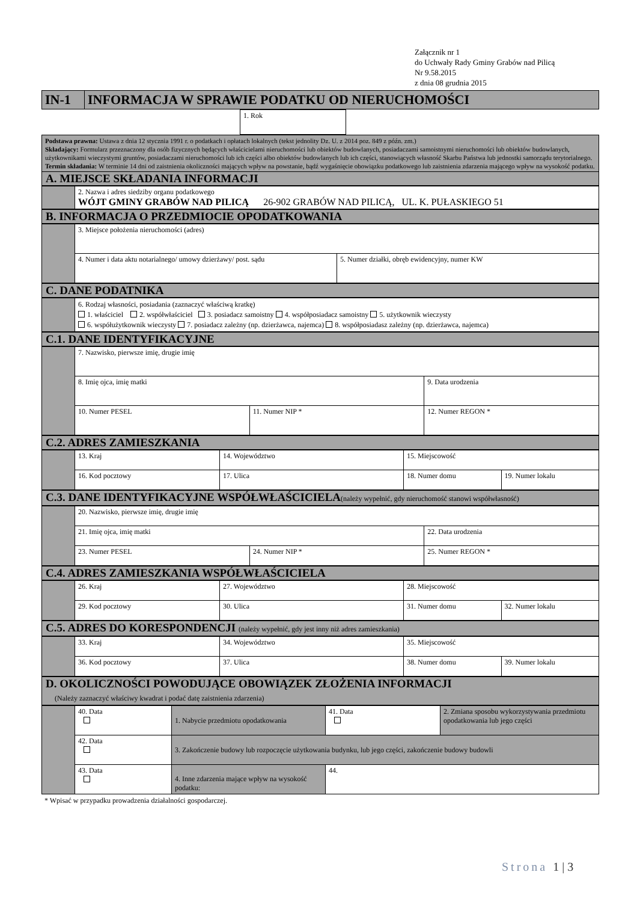Załącznik nr 1
do Uchwały Rady Gminy Grabów nad Pilicą
Nr 9.58.2015
z dnia 08 grudnia 2015
| IN-1 | INFORMACJA W SPRAWIE PODATKU OD NIERUCHOMOŚCI |
| | 1. Rok | |
| Podstawa prawna: Ustawa z dnia 12 stycznia 1991 r. o podatkach i opłatach lokalnych (tekst jednolity Dz. U. z 2014 poz. 849 z późn. zm.) Składający: Formularz przeznaczony dla osób fizycznych będących właścicielami nieruchomości lub obiektów budowlanych, posiadaczami samoistnymi nieruchomości lub obiektów budowlanych, użytkownikami wieczystymi gruntów, posiadaczami nieruchomości lub ich części albo obiektów budowlanych lub ich części, stanowiących własność Skarbu Państwa lub jednostki samorządu terytorialnego. Termin składania: W terminie 14 dni od zaistnienia okoliczności mających wpływ na powstanie, bądź wygaśnięcie obowiązku podatkowego lub zaistnienia zdarzenia mającego wpływ na wysokość podatku. |
| A. MIEJSCE SKŁADANIA INFORMACJI |
| | 2. Nazwa i adres siedziby organu podatkowego WÓJT GMINY GRABÓW NAD PILICĄ 26-902 GRABÓW NAD PILICĄ, UL. K. PUŁASKIEGO 51 |
| B. INFORMACJA O PRZEDMIOCIE OPODATKOWANIA |
| | 3. Miejsce położenia nieruchomości (adres) | |
| | 4. Numer i data aktu notarialnego/ umowy dzierżawy/ post. sądu | 5. Numer działki, obręb ewidencyjny, numer KW |
| C. DANE PODATNIKA |
| | 6. Rodzaj własności, posiadania (zaznaczyć właściwą kratkę) 1. właściciel 2. współwłaściciel 3. posiadacz samoistny 4. współposiadacz samoistny 5. użytkownik wieczysty 6. współużytkownik wieczysty 7. posiadacz zależny (np. dzierżawca, najemca) 8. współposiadasz zależny (np. dzierżawca, najemca) |
| C.1. DANE IDENTYFIKACYJNE |
| | 7. Nazwisko, pierwsze imię, drugie imię | | |
| | 8. Imię ojca, imię matki | | 9. Data urodzenia |
| | 10. Numer PESEL | 11. Numer NIP * | 12. Numer REGON * |
| C.2. ADRES ZAMIESZKANIA |
| | 13. Kraj | 14. Województwo | 15. Miejscowość | |
| | 16. Kod pocztowy | 17. Ulica | 18. Numer domu | 19. Numer lokalu |
| C.3. DANE IDENTYFIKACYJNE WSPÓŁWŁAŚCICIELA (należy wypełnić, gdy nieruchomość stanowi współwłasność) |
| | 20. Nazwisko, pierwsze imię, drugie imię | | |
| | 21. Imię ojca, imię matki | | 22. Data urodzenia |
| | 23. Numer PESEL | 24. Numer NIP * | 25. Numer REGON * |
| C.4. ADRES ZAMIESZKANIA WSPÓŁWŁAŚCICIELA |
| | 26. Kraj | 27. Województwo | 28. Miejscowość | |
| | 29. Kod pocztowy | 30. Ulica | 31. Numer domu | 32. Numer lokalu |
| C.5. ADRES DO KORESPONDENCJI (należy wypełnić, gdy jest inny niż adres zamieszkania) |
| | 33. Kraj | 34. Województwo | 35. Miejscowość | |
| | 36. Kod pocztowy | 37. Ulica | 38. Numer domu | 39. Numer lokalu |
| D. OKOLICZNOŚCI POWODUJĄCE OBOWIĄZEK ZŁOŻENIA INFORMACJI (Należy zaznaczyć właściwy kwadrat i podać datę zaistnienia zdarzenia) |
| | 40. Data | 1. Nabycie przedmiotu opodatkowania | 41. Data | 2. Zmiana sposobu wykorzystywania przedmiotu opodatkowania lub jego części |
| | 42. Data | 3. Zakończenie budowy lub rozpoczęcie użytkowania budynku, lub jego części, zakończenie budowy budowli | | |
| | 43. Data | 4. Inne zdarzenia mające wpływ na wysokość podatku: | 44. | |
* Wpisać w przypadku prowadzenia działalności gospodarczej.
Strona 1 | 3